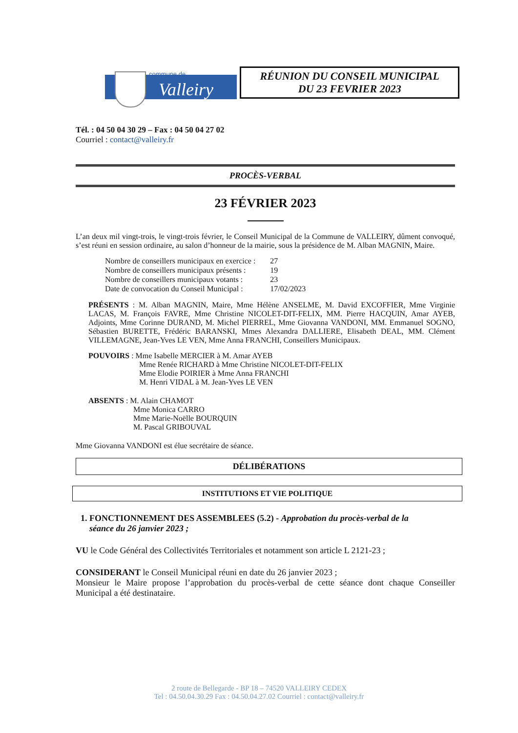commune de
Valleiry
RÉUNION DU CONSEIL MUNICIPAL
DU 23 FEVRIER 2023
Tél. : 04 50 04 30 29 – Fax : 04 50 04 27 02
Courriel : contact@valleiry.fr
PROCÈS-VERBAL
23 FÉVRIER 2023
L’an deux mil vingt-trois, le vingt-trois février, le Conseil Municipal de la Commune de VALLEIRY, dûment convoqué, s’est réuni en session ordinaire, au salon d’honneur de la mairie, sous la présidence de M. Alban MAGNIN, Maire.
| Nombre de conseillers municipaux en exercice : | 27 |
| Nombre de conseillers municipaux présents : | 19 |
| Nombre de conseillers municipaux votants : | 23 |
| Date de convocation du Conseil Municipal : | 17/02/2023 |
PRÉSENTS : M. Alban MAGNIN, Maire, Mme Hélène ANSELME, M. David EXCOFFIER, Mme Virginie LACAS, M. François FAVRE, Mme Christine NICOLET-DIT-FELIX, MM. Pierre HACQUIN, Amar AYEB, Adjoints, Mme Corinne DURAND, M. Michel PIERREL, Mme Giovanna VANDONI, MM. Emmanuel SOGNO, Sébastien BURETTE, Frédéric BARANSKI, Mmes Alexandra DALLIERE, Elisabeth DEAL, MM. Clément VILLEMAGNE, Jean-Yves LE VEN, Mme Anna FRANCHI, Conseillers Municipaux.
POUVOIRS : Mme Isabelle MERCIER à M. Amar AYEB
Mme Renée RICHARD à Mme Christine NICOLET-DIT-FELIX
Mme Elodie POIRIER à Mme Anna FRANCHI
M. Henri VIDAL à M. Jean-Yves LE VEN
ABSENTS : M. Alain CHAMOT
Mme Monica CARRO
Mme Marie-Noëlle BOURQUIN
M. Pascal GRIBOUVAL
Mme Giovanna VANDONI est élue secrétaire de séance.
DÉLIBÉRATIONS
INSTITUTIONS ET VIE POLITIQUE
1. FONCTIONNEMENT DES ASSEMBLEES (5.2) - Approbation du procès-verbal de la
séance du 26 janvier 2023 ;
VU le Code Général des Collectivités Territoriales et notamment son article L 2121-23 ;
CONSIDERANT le Conseil Municipal réuni en date du 26 janvier 2023 ;
Monsieur le Maire propose l’approbation du procès-verbal de cette séance dont chaque Conseiller Municipal a été destinataire.
2 route de Bellegarde - BP 18 – 74520 VALLEIRY CEDEX
Tel : 04.50.04.30.29 Fax : 04.50.04.27.02 Courriel : contact@valleiry.fr